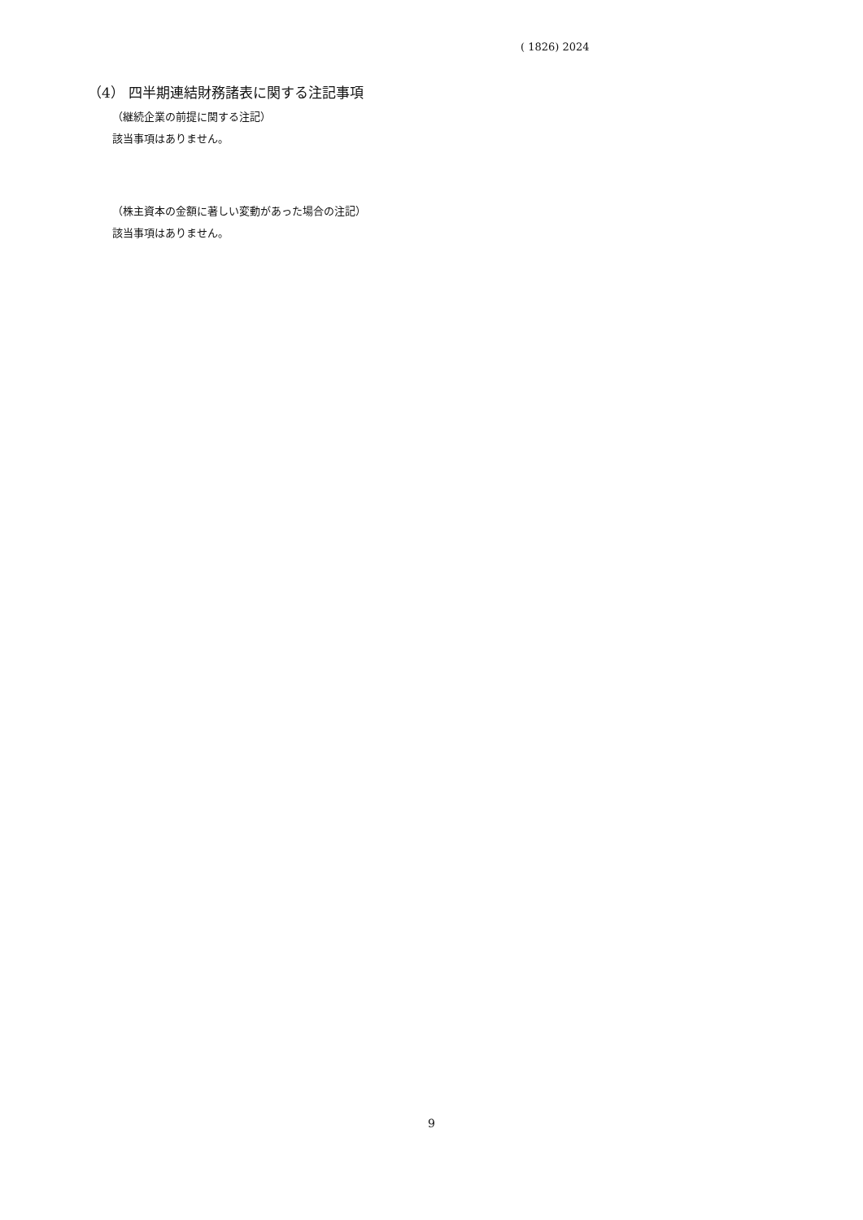( 1826) 2024
（4） 四半期連結財務諸表に関する注記事項
（継続企業の前提に関する注記）
該当事項はありません。
（株主資本の金額に著しい変動があった場合の注記）
該当事項はありません。
9